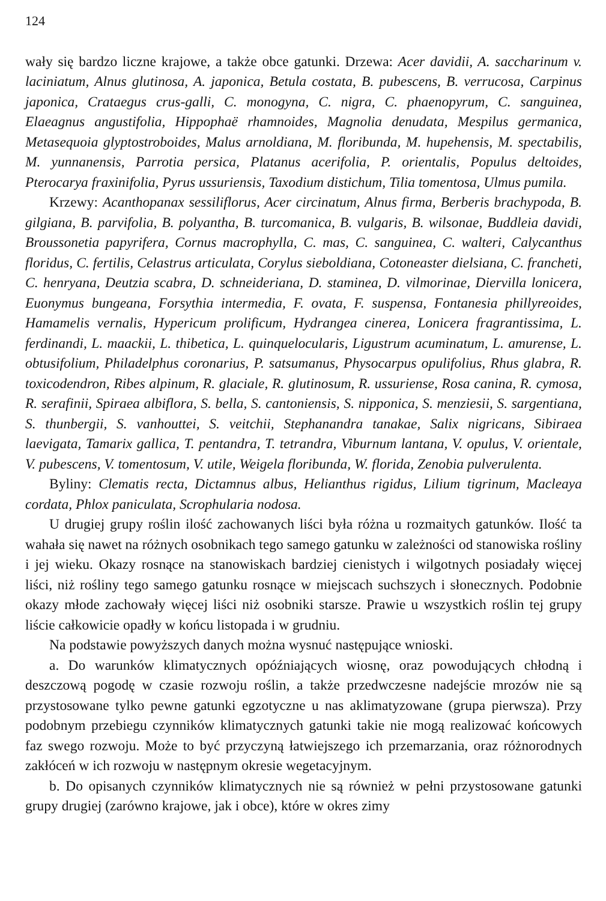124
wały się bardzo liczne krajowe, a także obce gatunki. Drzewa: Acer davidii, A. saccharinum v. laciniatum, Alnus glutinosa, A. japonica, Betula costata, B. pubescens, B. verrucosa, Carpinus japonica, Crataegus crus-galli, C. monogyna, C. nigra, C. phaenopyrum, C. sanguinea, Elaeagnus angustifolia, Hippophaë rhamnoides, Magnolia denudata, Mespilus germanica, Metasequoia glyptostroboides, Malus arnoldiana, M. floribunda, M. hupehensis, M. spectabilis, M. yunnanensis, Parrotia persica, Platanus acerifolia, P. orientalis, Populus deltoides, Pterocarya fraxinifolia, Pyrus ussuriensis, Taxodium distichum, Tilia tomentosa, Ulmus pumila.
Krzewy: Acanthopanax sessiliflorus, Acer circinatum, Alnus firma, Berberis brachypoda, B. gilgiana, B. parvifolia, B. polyantha, B. turcomanica, B. vulgaris, B. wilsonae, Buddleia davidi, Broussonetia papyrifera, Cornus macrophylla, C. mas, C. sanguinea, C. walteri, Calycanthus floridus, C. fertilis, Celastrus articulata, Corylus sieboldiana, Cotoneaster dielsiana, C. francheti, C. henryana, Deutzia scabra, D. schneideriana, D. staminea, D. vilmorinae, Diervilla lonicera, Euonymus bungeana, Forsythia intermedia, F. ovata, F. suspensa, Fontanesia phillyreoides, Hamamelis vernalis, Hypericum prolificum, Hydrangea cinerea, Lonicera fragrantissima, L. ferdinandi, L. maackii, L. thibetica, L. quinquelocularis, Ligustrum acuminatum, L. amurense, L. obtusifolium, Philadelphus coronarius, P. satsumanus, Physocarpus opulifolius, Rhus glabra, R. toxicodendron, Ribes alpinum, R. glaciale, R. glutinosum, R. ussuriense, Rosa canina, R. cymosa, R. serafinii, Spiraea albiflora, S. bella, S. cantoniensis, S. nipponica, S. menziesii, S. sargentiana, S. thunbergii, S. vanhouttei, S. veitchii, Stephanandra tanakae, Salix nigricans, Sibiraea laevigata, Tamarix gallica, T. pentandra, T. tetrandra, Viburnum lantana, V. opulus, V. orientale, V. pubescens, V. tomentosum, V. utile, Weigela floribunda, W. florida, Zenobia pulverulenta.
Byliny: Clematis recta, Dictamnus albus, Helianthus rigidus, Lilium tigrinum, Macleaya cordata, Phlox paniculata, Scrophularia nodosa.
U drugiej grupy roślin ilość zachowanych liści była różna u rozmaitych gatunków. Ilość ta wahała się nawet na różnych osobnikach tego samego gatunku w zależności od stanowiska rośliny i jej wieku. Okazy rosnące na stanowiskach bardziej cienistych i wilgotnych posiadały więcej liści, niż rośliny tego samego gatunku rosnące w miejscach suchszych i słonecznych. Podobnie okazy młode zachowały więcej liści niż osobniki starsze. Prawie u wszystkich roślin tej grupy liście całkowicie opadły w końcu listopada i w grudniu.
Na podstawie powyższych danych można wysnuć następujące wnioski.
a. Do warunków klimatycznych opóźniających wiosnę, oraz powodujących chłodną i deszczową pogodę w czasie rozwoju roślin, a także przedwczesne nadejście mrozów nie są przystosowane tylko pewne gatunki egzotyczne u nas aklimatyzowane (grupa pierwsza). Przy podobnym przebiegu czynników klimatycznych gatunki takie nie mogą realizować końcowych faz swego rozwoju. Może to być przyczyną łatwiejszego ich przemarzania, oraz różnorodnych zakłóceń w ich rozwoju w następnym okresie wegetacyjnym.
b. Do opisanych czynników klimatycznych nie są również w pełni przystosowane gatunki grupy drugiej (zarówno krajowe, jak i obce), które w okres zimy